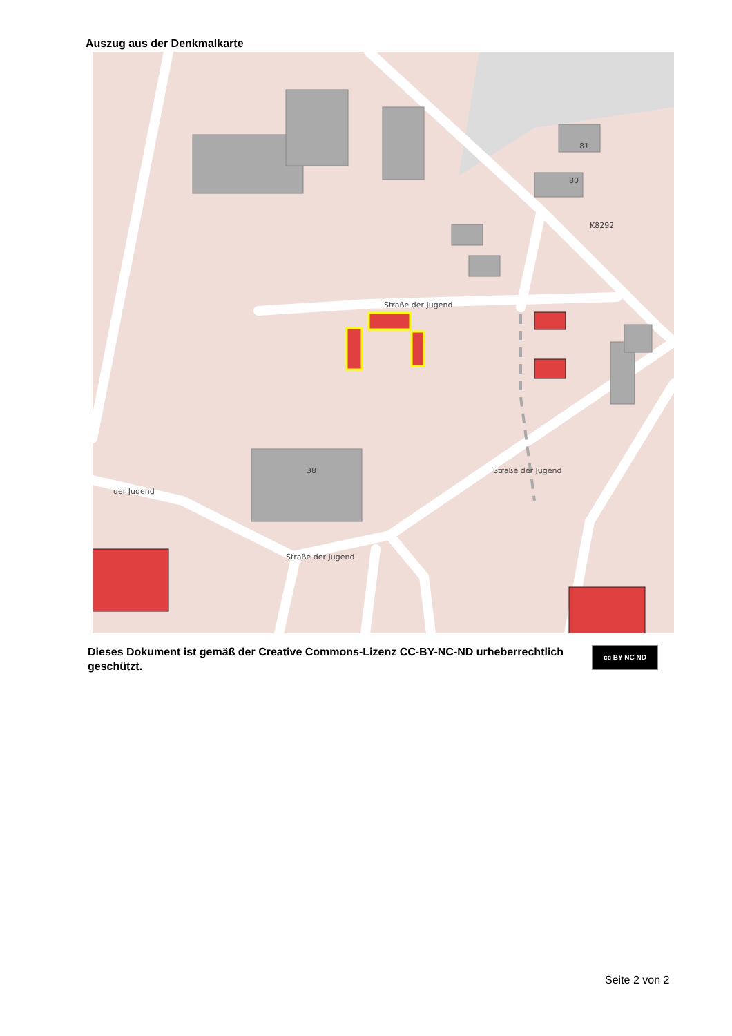Auszug aus der Denkmalkarte
Straße der Jugend
Straße der Jugend
K8292
der Jugend
Straße der Jugend
38
81
80
Dieses Dokument ist gemäß der Creative Commons-Lizenz CC-BY-NC-ND urheberrechtlich geschützt.
cc BY NC ND
Seite 2 von 2